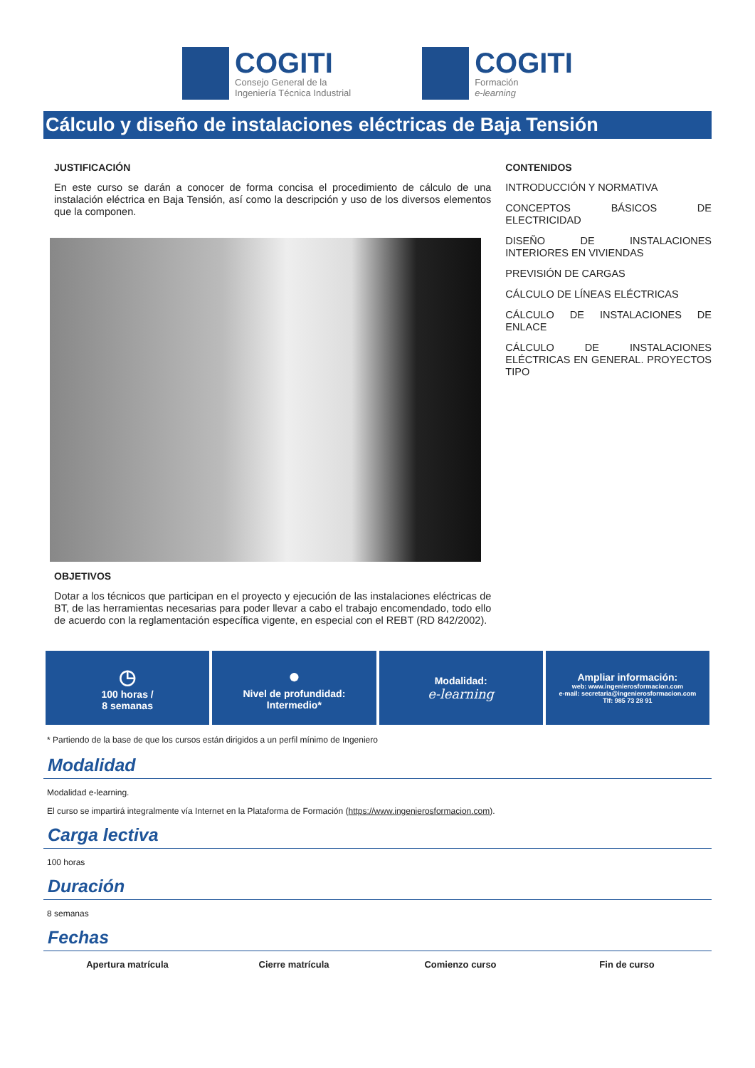COGITI
Consejo General de la
Ingeniería Técnica Industrial
COGITI
Formación
e-learning
Cálculo y diseño de instalaciones eléctricas de Baja Tensión
JUSTIFICACIÓN
En este curso se darán a conocer de forma concisa el procedimiento de cálculo de una instalación eléctrica en Baja Tensión, así como la descripción y uso de los diversos elementos que la componen.
OBJETIVOS
Dotar a los técnicos que participan en el proyecto y ejecución de las instalaciones eléctricas de BT, de las herramientas necesarias para poder llevar a cabo el trabajo encomendado, todo ello de acuerdo con la reglamentación específica vigente, en especial con el REBT (RD 842/2002).
CONTENIDOS
INTRODUCCIÓN Y NORMATIVA
CONCEPTOS BÁSICOS DE ELECTRICIDAD
DISEÑO DE INSTALACIONES INTERIORES EN VIVIENDAS
PREVISIÓN DE CARGAS
CÁLCULO DE LÍNEAS ELÉCTRICAS
CÁLCULO DE INSTALACIONES DE ENLACE
CÁLCULO DE INSTALACIONES ELÉCTRICAS EN GENERAL. PROYECTOS TIPO
◷
100 horas /
8 semanas
●
Nivel de profundidad:
Intermedio*
Modalidad:
e-learning
Ampliar información:
web: www.ingenierosformacion.com
e-mail: secretaria@ingenierosformacion.com
Tlf: 985 73 28 91
* Partiendo de la base de que los cursos están dirigidos a un perfil mínimo de Ingeniero
Modalidad
Modalidad e-learning.
El curso se impartirá integralmente vía Internet en la Plataforma de Formación (https://www.ingenierosformacion.com).
Carga lectiva
100 horas
Duración
8 semanas
Fechas
| Apertura matrícula | Cierre matrícula | Comienzo curso | Fin de curso |
| --- | --- | --- | --- |